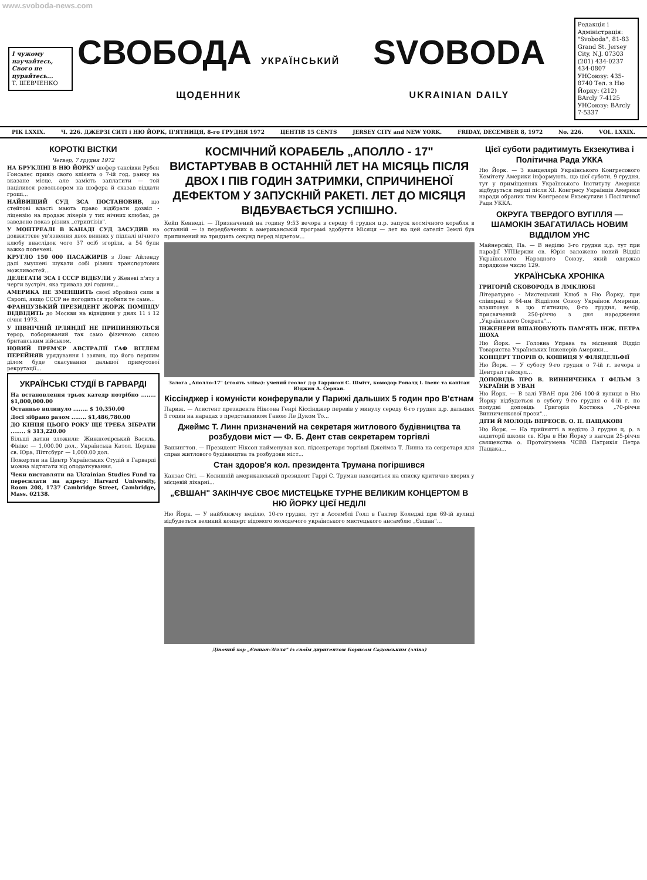www.svoboda-news.com
І чужому научайтесь, Свого не цурайтесь...
Т. ШЕВЧЕНКО
СВОБОДА УКРАЇНСЬКИЙ ЩОДЕННИК
SVOBODA UKRAINIAN DAILY
Редакція і Адміністрація: "Svoboda", 81-83 Grand St. Jersey City, N.J. 07303 (201) 434-0237 434-0807 УНСоюзу: 435-8740 Тел. з Ню Йорку: (212) BArcly 7-4125 УНСоюзу: BArcly 7-5337
РІК LXXIX. Ч. 226. ДЖЕРЗІ СИТІ і НЮ ЙОРК, П'ЯТНИЦЯ, 8-го ГРУДНЯ 1972 ЦЕНТІВ 15 CENTS JERSEY CITY and NEW YORK. FRIDAY, DECEMBER 8, 1972 No. 226. VOL. LXXIX.
КОРОТКІ ВІСТКИ
Четвер, 7 грудня 1972
НА БРУКЛІНІ В НЮ ЙОРКУ шофер таксівки Рубен Гонсалес привіз свого клієнта о 7-ій год. ранку на вказане місце, але замість заплатити — той націлився револьвером на шофера й сказав віддати гроші...
НАЙВИЩИЙ СУД ЗСА ПОСТАНОВИВ, що стейтові власті мають право відібрати дозвіл - ліцензію на продаж лікерів у тих нічних клюбах, де заведено показ різних „стриптізів".
У МОНТРЕАЛІ В КАНАДІ СУД ЗАСУДИВ на довжиттєве ув'язнення двох винних у підпалі нічного клюбу внаслідок чого 37 осіб згоріли, а 54 були важко попечені.
КРУГЛО 150 000 ПАСАЖИРІВ з Лонг Айленду далі змушені шукати собі різних транспортових можливостей...
ДЕЛЕГАТИ ЗСА І СССР ВІДБУЛИ у Женеві п'яту з черги зустріч, яка тривала дві години...
АМЕРИКА НЕ ЗМЕНШИТЬ своєї збройної сили в Європі, якщо СССР не погодиться зробити те саме...
ФРАНЦУЗЬКИЙ ПРЕЗИДЕНТ ЖОРЖ ПОМПІДУ ВІДВІДИТЬ до Москви на відвідини у днях 11 і 12 січня 1973.
У ПІВНІЧНІЙ ІРЛЯНДІЇ НЕ ПРИПИНЯЮТЬСЯ терор, поборюваний так само фізичною силою британським військом.
НОВИЙ ПРЕМ'ЄР АВСТРАЛІЇ ҐАФ ВІТЛЕМ ПЕРЕЙНЯВ урядування і заявив, що його першим ділом буде скасування дальшої примусової рекрутації...
УКРАЇНСЬКІ СТУДІЇ В ГАРВАРДІ
На встановлення трьох катедр потрібно ........ $1,800,000.00
Останньо вплинуло ........ $ 10,350.00
Досі зібрано разом ........ $1,486,780.00
ДО КІНЦЯ ЦЬОГО РОКУ ЩЕ ТРЕБА ЗІБРАТИ ........ $ 313,220.00
Більші датки зложили: Жижномірський Василь, Фінікс — 1,000.00 дол., Українська Катол. Церква св. Юра, Піттсбург — 1,000.00 дол.
Пожертви на Центр Українських Студій в Гарварді можна відтягати від оподаткування.
Чеки виставляти на Ukrainian Studies Fund та пересилати на адресу: Harvard University, Room 208, 1737 Cambridge Street, Cambridge, Mass. 02138.
КОСМІЧНИЙ КОРАБЕЛЬ „АПОЛЛО - 17" ВИСТАРТУВАВ В ОСТАННІЙ ЛЕТ НА МІСЯЦЬ ПІСЛЯ ДВОХ І ПІВ ГОДИН ЗАТРИМКИ, СПРИЧИНЕНОЇ ДЕФЕКТОМ У ЗАПУСКНІЙ РАКЕТІ. ЛЕТ ДО МІСЯЦЯ ВІДБУВАЄТЬСЯ УСПІШНО.
Кейп Кеннеді. — Призначений на годину 9:53 вечора в середу 6 грудня ц.р. запуск космічного корабля в останній — із передбачених в американській програмі здобуття Місяця — лет на цей сателіт Землі був припинений на тридцять секунд перед відлетом...
Залога „Аполло-17" (стоять зліва): учений геолог д-р Гаррисон С. Шмітт, комодор Роналд І. Івенс та капітан Юджин А. Сернан.
Кіссінджер і комуністи конферували у Парижі дальших 5 годин про В'єтнам
Париж. — Асистент президента Ніксона Генрі Кіссінджер перевів у минулу середу 6-го грудня ц.р. дальших 5 годин на нарадах з представником Ганою Ле Дуком То...
Джеймс Т. Линн призначений на секретаря житлового будівництва та розбудови міст — Ф. Б. Дент став секретарем торгівлі
Вашингтон. — Президент Ніксон наймeнував кол. підсекретаря торгівлі Джеймса Т. Линна на секретаря для справ житлового будівництва та розбудови міст...
Стан здоров'я кол. президента Трумана погіршився
Канзас Сіті. — Колишній американський президент Гаррі С. Труман находиться на списку критично хворих у місцевій лікарні...
„ЄВШАН" ЗАКІНЧУЄ СВОЄ МИСТЕЦЬКЕ ТУРНЕ ВЕЛИКИМ КОНЦЕРТОМ В НЮ ЙОРКУ ЦІЄЇ НЕДІЛІ
Ню Йорк. — У найближчу неділю, 10-го грудня, тут в Ассемблі Голл в Гантер Коледжі при 69-ій вулиці відбудеться великий концерт відомого молодечого українського мистецького ансамблю „Євшан"...
Дівочий хор „Євшан-Зілля" із своїм диригентом Борисом Садовським (зліва)
Цієї суботи радитимуть Екзекутива і Політична Рада УККА
Ню Йорк. — З канцелярії Українського Конгресового Комітету Америки інформують, що цієї суботи, 9 грудня, тут у приміщеннях Українського Інституту Америки відбудуться перші після XI. Конгресу Українців Америки наради обраних тим Конгресом Екзекутиви і Політичної Ради УККА.
ОКРУГА ТВЕРДОГО ВУГІЛЛЯ — ШАМОКІН ЗБАГАТИЛАСЬ НОВИМ ВІДДІЛОМ УНС
Майнерсвіл, Па. — В неділю 3-го грудня ц.р. тут при парафії УПЦеркви св. Юрія заложено новий Відділ Українського Народного Союзу, який одержав порядкове число 129.
УКРАЇНСЬКА ХРОНІКА
ГРИГОРІЙ СКОВОРОДА В ЛМКЛЮБІ
Літературно - Мистецький Клюб в Ню Йорку, при співпраці з 64-им Відділом Союзу Українок Америки, влаштовує в цю п'ятницю, 8-го грудня, вечір, присвячений 250-річчю з дня народження „Українського Сократа"...
ІНЖЕНЕРИ ВШАНОВУЮТЬ ПАМ'ЯТЬ ІНЖ. ПЕТРА ШОХА
Ню Йорк. — Головна Управа та місцевий Відділ Товариства Українських Інженерів Америки...
КОНЦЕРТ ТВОРІВ О. КОШИЦЯ У ФІЛЯДЕЛЬФІЇ
Ню Йорк. — У суботу 9-го грудня о 7-ій г. вечора в Централ гайскул...
ДОПОВІДЬ ПРО В. ВИННИЧЕНКА І ФІЛЬМ З УКРАЇНИ В УВАН
Ню Йорк. — В залі УВАН при 206 100-й вулиця в Ню Йорку відбудеться в суботу 9-го грудня о 4-ій г. по полудні доповідь Григорія Костюка „70-річчя Винниченкової прози"...
ДІТИ Й МОЛОДЬ ВПРЕОСВ. О. П. ПАЩАКОВІ
Ню Йорк. — На прийнятті в неділю 3 грудня ц. р. в авдиторії школи св. Юра в Ню Йорку з нагоди 25-річчя священства о. Протоігумена ЧСВВ Патрикія Петра Пащака...